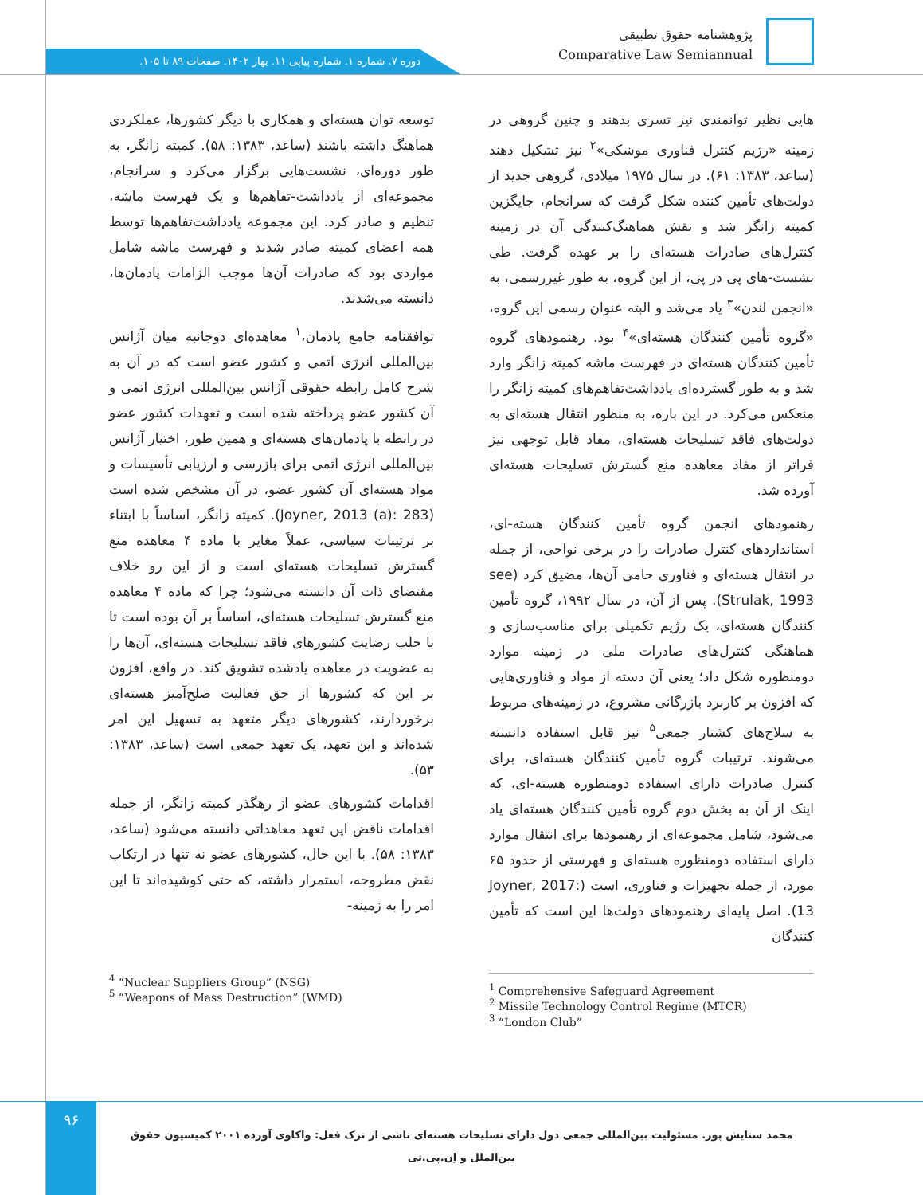پژوهشنامه حقوق تطبیقی
Comparative Law Semiannual
دوره ۷. شماره ۱. شماره پیاپی ۱۱. بهار ۱۴۰۲. صفحات ۸۹ تا ۱۰۵.
توسعه توان هسته‌ای و همکاری با دیگر کشورها، عملکردی هماهنگ داشته باشند (ساعد، ۱۳۸۳: ۵۸). کمیته زانگر، به طور دوره‌ای، نشست‌هایی برگزار می‌کرد و سرانجام، مجموعه‌ای از یادداشت-تفاهم‌ها و یک فهرست ماشه، تنظیم و صادر کرد. این مجموعه یادداشت‌تفاهم‌ها توسط همه اعضای کمیته صادر شدند و فهرست ماشه شامل مواردی بود که صادرات آن‌ها موجب الزامات پادمان‌ها، دانسته می‌شدند.
توافقنامه جامع پادمان،<sup>۱</sup> معاهده‌ای دوجانبه میان آژانس بین‌المللی انرژی اتمی و کشور عضو است که در آن به شرح کامل رابطه حقوقی آژانس بین‌المللی انرژی اتمی و آن کشور عضو پرداخته شده است و تعهدات کشور عضو در رابطه با پادمان‌های هسته‌ای و همین طور، اختیار آژانس بین‌المللی انرژی اتمی برای بازرسی و ارزیابی تأسیسات و مواد هسته‌ای آن کشور عضو، در آن مشخص شده است (Joyner, 2013 (a): 283). کمیته زانگر، اساساً با ابتناء بر ترتیبات سیاسی، عملاً مغایر با ماده ۴ معاهده منع گسترش تسلیحات هسته‌ای است و از این رو خلاف مقتضای ذات آن دانسته می‌شود؛ چرا که ماده ۴ معاهده منع گسترش تسلیحات هسته‌ای، اساساً بر آن بوده است تا با جلب رضایت کشورهای فاقد تسلیحات هسته‌ای، آن‌ها را به عضویت در معاهده یادشده تشویق کند. در واقع، افزون بر این که کشورها از حق فعالیت صلح‌آمیز هسته‌ای برخوردارند، کشورهای دیگر متعهد به تسهیل این امر شده‌اند و این تعهد، یک تعهد جمعی است (ساعد، ۱۳۸۳: ۵۳).
اقدامات کشورهای عضو از رهگذر کمیته زانگر، از جمله اقدامات ناقض این تعهد معاهداتی دانسته می‌شود (ساعد، ۱۳۸۳: ۵۸). با این حال، کشورهای عضو نه تنها در ارتکاب نقض مطروحه، استمرار داشته، که حتی کوشیده‌اند تا این امر را به زمینه-
هایی نظیر توانمندی نیز تسری بدهند و چنین گروهی در زمینه «رژیم کنترل فناوری موشکی»<sup>۲</sup> نیز تشکیل دهند (ساعد، ۱۳۸۳: ۶۱). در سال ۱۹۷۵ میلادی، گروهی جدید از دولت‌های تأمین کننده شکل گرفت که سرانجام، جایگزین کمیته زانگر شد و نقش هماهنگ‌کنندگی آن در زمینه کنترل‌های صادرات هسته‌ای را بر عهده گرفت. طی نشست-های پی در پی، از این گروه، به طور غیررسمی، به «انجمن لندن»<sup>۳</sup> یاد می‌شد و البته عنوان رسمی این گروه، «گروه تأمین کنندگان هسته‌ای»<sup>۴</sup> بود. رهنمودهای گروه تأمین کنندگان هسته‌ای در فهرست ماشه کمیته زانگر وارد شد و به طور گسترده‌ای یادداشت‌تفاهم‌های کمیته زانگر را منعکس می‌کرد. در این باره، به منظور انتقال هسته‌ای به دولت‌های فاقد تسلیحات هسته‌ای، مفاد قابل توجهی نیز فراتر از مفاد معاهده منع گسترش تسلیحات هسته‌ای آورده شد.
رهنمودهای انجمن گروه تأمین کنندگان هسته-ای، استانداردهای کنترل صادرات را در برخی نواحی، از جمله در انتقال هسته‌ای و فناوری حامی آن‌ها، مضیق کرد (see Strulak, 1993). پس از آن، در سال ۱۹۹۲، گروه تأمین کنندگان هسته‌ای، یک رژیم تکمیلی برای مناسب‌سازی و هماهنگی کنترل‌های صادرات ملی در زمینه موارد دومنظوره شکل داد؛ یعنی آن دسته از مواد و فناوری‌هایی که افزون بر کاربرد بازرگانی مشروع، در زمینه‌های مربوط به سلاح‌های کشتار جمعی<sup>۵</sup> نیز قابل استفاده دانسته می‌شوند. ترتیبات گروه تأمین کنندگان هسته‌ای، برای کنترل صادرات دارای استفاده دومنظوره هسته-ای، که اینک از آن به بخش دوم گروه تأمین کنندگان هسته‌ای یاد می‌شود، شامل مجموعه‌ای از رهنمودها برای انتقال موارد دارای استفاده دومنظوره هسته‌ای و فهرستی از حدود ۶۵ مورد، از جمله تجهیزات و فناوری، است (Joyner, 2017: 13). اصل پایه‌ای رهنمودهای دولت‌ها این است که تأمین کنندگان
<sup>1</sup> Comprehensive Safeguard Agreement
<sup>2</sup> Missile Technology Control Regime (MTCR)
<sup>3</sup> “London Club”
<sup>4</sup> “Nuclear Suppliers Group” (NSG)
<sup>5</sup> “Weapons of Mass Destruction” (WMD)
۹۶
محمد ستایش پور. مسئولیت بین‌المللی جمعی دول دارای تسلیحات هسته‌ای ناشی از ترک فعل: واکاوی آورده ۲۰۰۱ کمیسیون حقوق بین‌الملل و اِن.پی.تی